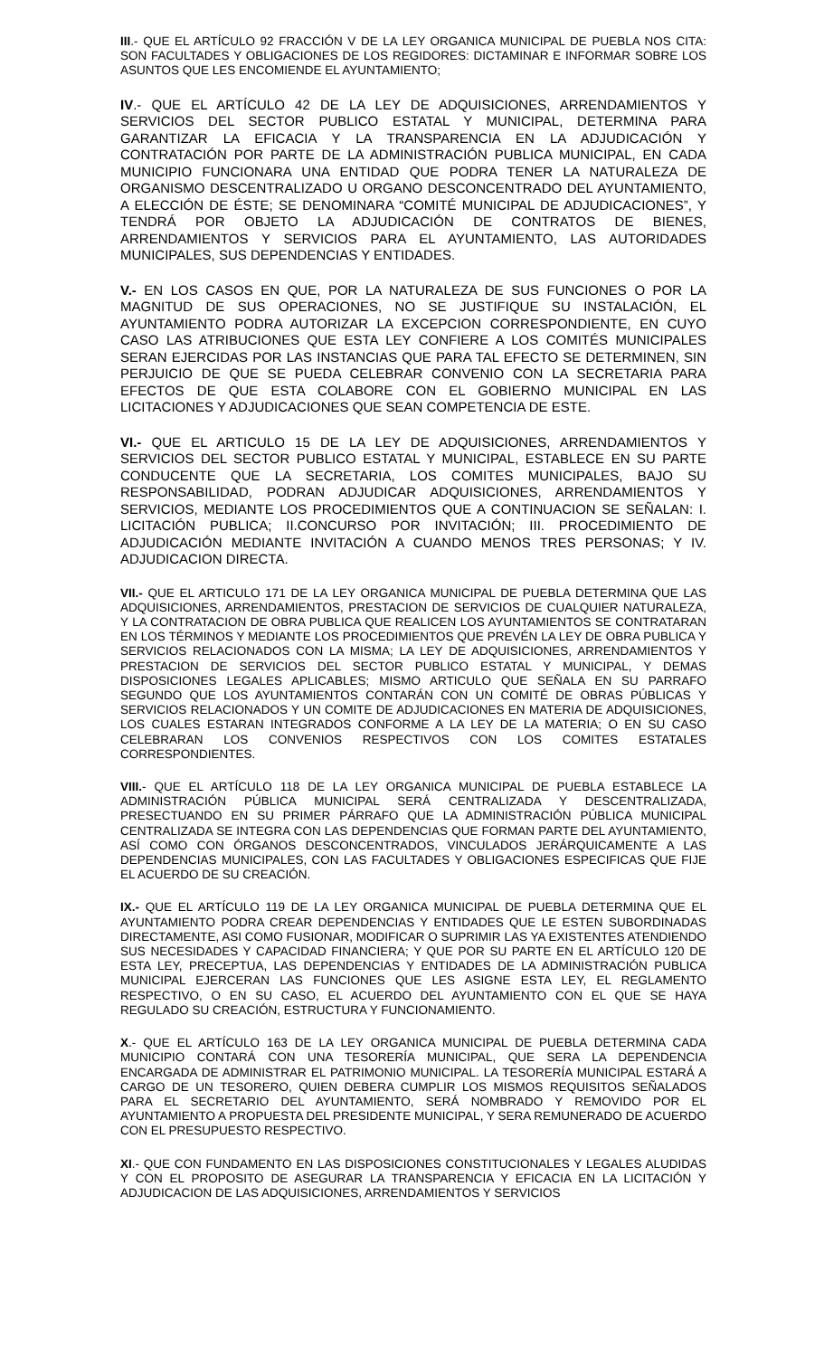III.- QUE EL ARTÍCULO 92 FRACCIÓN V DE LA LEY ORGANICA MUNICIPAL DE PUEBLA NOS CITA: SON FACULTADES Y OBLIGACIONES DE LOS REGIDORES: DICTAMINAR E INFORMAR SOBRE LOS ASUNTOS QUE LES ENCOMIENDE EL AYUNTAMIENTO;
IV.- QUE EL ARTÍCULO 42 DE LA LEY DE ADQUISICIONES, ARRENDAMIENTOS Y SERVICIOS DEL SECTOR PUBLICO ESTATAL Y MUNICIPAL, DETERMINA PARA GARANTIZAR LA EFICACIA Y LA TRANSPARENCIA EN LA ADJUDICACIÓN Y CONTRATACIÓN POR PARTE DE LA ADMINISTRACIÓN PUBLICA MUNICIPAL, EN CADA MUNICIPIO FUNCIONARA UNA ENTIDAD QUE PODRA TENER LA NATURALEZA DE ORGANISMO DESCENTRALIZADO U ORGANO DESCONCENTRADO DEL AYUNTAMIENTO, A ELECCIÓN DE ÉSTE; SE DENOMINARA “COMITÉ MUNICIPAL DE ADJUDICACIONES”, Y TENDRÁ POR OBJETO LA ADJUDICACIÓN DE CONTRATOS DE BIENES, ARRENDAMIENTOS Y SERVICIOS PARA EL AYUNTAMIENTO, LAS AUTORIDADES MUNICIPALES, SUS DEPENDENCIAS Y ENTIDADES.
V.- EN LOS CASOS EN QUE, POR LA NATURALEZA DE SUS FUNCIONES O POR LA MAGNITUD DE SUS OPERACIONES, NO SE JUSTIFIQUE SU INSTALACIÓN, EL AYUNTAMIENTO PODRA AUTORIZAR LA EXCEPCION CORRESPONDIENTE, EN CUYO CASO LAS ATRIBUCIONES QUE ESTA LEY CONFIERE A LOS COMITÉS MUNICIPALES SERAN EJERCIDAS POR LAS INSTANCIAS QUE PARA TAL EFECTO SE DETERMINEN, SIN PERJUICIO DE QUE SE PUEDA CELEBRAR CONVENIO CON LA SECRETARIA PARA EFECTOS DE QUE ESTA COLABORE CON EL GOBIERNO MUNICIPAL EN LAS LICITACIONES Y ADJUDICACIONES QUE SEAN COMPETENCIA DE ESTE.
VI.- QUE EL ARTICULO 15 DE LA LEY DE ADQUISICIONES, ARRENDAMIENTOS Y SERVICIOS DEL SECTOR PUBLICO ESTATAL Y MUNICIPAL, ESTABLECE EN SU PARTE CONDUCENTE QUE LA SECRETARIA, LOS COMITES MUNICIPALES, BAJO SU RESPONSABILIDAD, PODRAN ADJUDICAR ADQUISICIONES, ARRENDAMIENTOS Y SERVICIOS, MEDIANTE LOS PROCEDIMIENTOS QUE A CONTINUACION SE SEÑALAN: I. LICITACIÓN PUBLICA; II.CONCURSO POR INVITACIÓN; III. PROCEDIMIENTO DE ADJUDICACIÓN MEDIANTE INVITACIÓN A CUANDO MENOS TRES PERSONAS; Y IV. ADJUDICACION DIRECTA.
VII.- QUE EL ARTICULO 171 DE LA LEY ORGANICA MUNICIPAL DE PUEBLA DETERMINA QUE LAS ADQUISICIONES, ARRENDAMIENTOS, PRESTACION DE SERVICIOS DE CUALQUIER NATURALEZA, Y LA CONTRATACION DE OBRA PUBLICA QUE REALICEN LOS AYUNTAMIENTOS SE CONTRATARAN EN LOS TÉRMINOS Y MEDIANTE LOS PROCEDIMIENTOS QUE PREVÉN LA LEY DE OBRA PUBLICA Y SERVICIOS RELACIONADOS CON LA MISMA; LA LEY DE ADQUISICIONES, ARRENDAMIENTOS Y PRESTACION DE SERVICIOS DEL SECTOR PUBLICO ESTATAL Y MUNICIPAL, Y DEMAS DISPOSICIONES LEGALES APLICABLES; MISMO ARTICULO QUE SEÑALA EN SU PARRAFO SEGUNDO QUE LOS AYUNTAMIENTOS CONTARÁN CON UN COMITÉ DE OBRAS PÚBLICAS Y SERVICIOS RELACIONADOS Y UN COMITE DE ADJUDICACIONES EN MATERIA DE ADQUISICIONES, LOS CUALES ESTARAN INTEGRADOS CONFORME A LA LEY DE LA MATERIA; O EN SU CASO CELEBRARAN LOS CONVENIOS RESPECTIVOS CON LOS COMITES ESTATALES CORRESPONDIENTES.
VIII.- QUE EL ARTÍCULO 118 DE LA LEY ORGANICA MUNICIPAL DE PUEBLA ESTABLECE LA ADMINISTRACIÓN PÚBLICA MUNICIPAL SERÁ CENTRALIZADA Y DESCENTRALIZADA, PRESECTUANDO EN SU PRIMER PÁRRAFO QUE LA ADMINISTRACIÓN PÚBLICA MUNICIPAL CENTRALIZADA SE INTEGRA CON LAS DEPENDENCIAS QUE FORMAN PARTE DEL AYUNTAMIENTO, ASÍ COMO CON ÓRGANOS DESCONCENTRADOS, VINCULADOS JERÁRQUICAMENTE A LAS DEPENDENCIAS MUNICIPALES, CON LAS FACULTADES Y OBLIGACIONES ESPECIFICAS QUE FIJE EL ACUERDO DE SU CREACIÓN.
IX.- QUE EL ARTÍCULO 119 DE LA LEY ORGANICA MUNICIPAL DE PUEBLA DETERMINA QUE EL AYUNTAMIENTO PODRA CREAR DEPENDENCIAS Y ENTIDADES QUE LE ESTEN SUBORDINADAS DIRECTAMENTE, ASI COMO FUSIONAR, MODIFICAR O SUPRIMIR LAS YA EXISTENTES ATENDIENDO SUS NECESIDADES Y CAPACIDAD FINANCIERA; Y QUE POR SU PARTE EN EL ARTÍCULO 120 DE ESTA LEY, PRECEPTUA, LAS DEPENDENCIAS Y ENTIDADES DE LA ADMINISTRACIÓN PUBLICA MUNICIPAL EJERCERAN LAS FUNCIONES QUE LES ASIGNE ESTA LEY, EL REGLAMENTO RESPECTIVO, O EN SU CASO, EL ACUERDO DEL AYUNTAMIENTO CON EL QUE SE HAYA REGULADO SU CREACIÓN, ESTRUCTURA Y FUNCIONAMIENTO.
X.- QUE EL ARTÍCULO 163 DE LA LEY ORGANICA MUNICIPAL DE PUEBLA DETERMINA CADA MUNICIPIO CONTARÁ CON UNA TESORERÍA MUNICIPAL, QUE SERA LA DEPENDENCIA ENCARGADA DE ADMINISTRAR EL PATRIMONIO MUNICIPAL. LA TESORERÍA MUNICIPAL ESTARÁ A CARGO DE UN TESORERO, QUIEN DEBERA CUMPLIR LOS MISMOS REQUISITOS SEÑALADOS PARA EL SECRETARIO DEL AYUNTAMIENTO, SERÁ NOMBRADO Y REMOVIDO POR EL AYUNTAMIENTO A PROPUESTA DEL PRESIDENTE MUNICIPAL, Y SERA REMUNERADO DE ACUERDO CON EL PRESUPUESTO RESPECTIVO.
XI.- QUE CON FUNDAMENTO EN LAS DISPOSICIONES CONSTITUCIONALES Y LEGALES ALUDIDAS Y CON EL PROPOSITO DE ASEGURAR LA TRANSPARENCIA Y EFICACIA EN LA LICITACIÓN Y ADJUDICACION DE LAS ADQUISICIONES, ARRENDAMIENTOS Y SERVICIOS